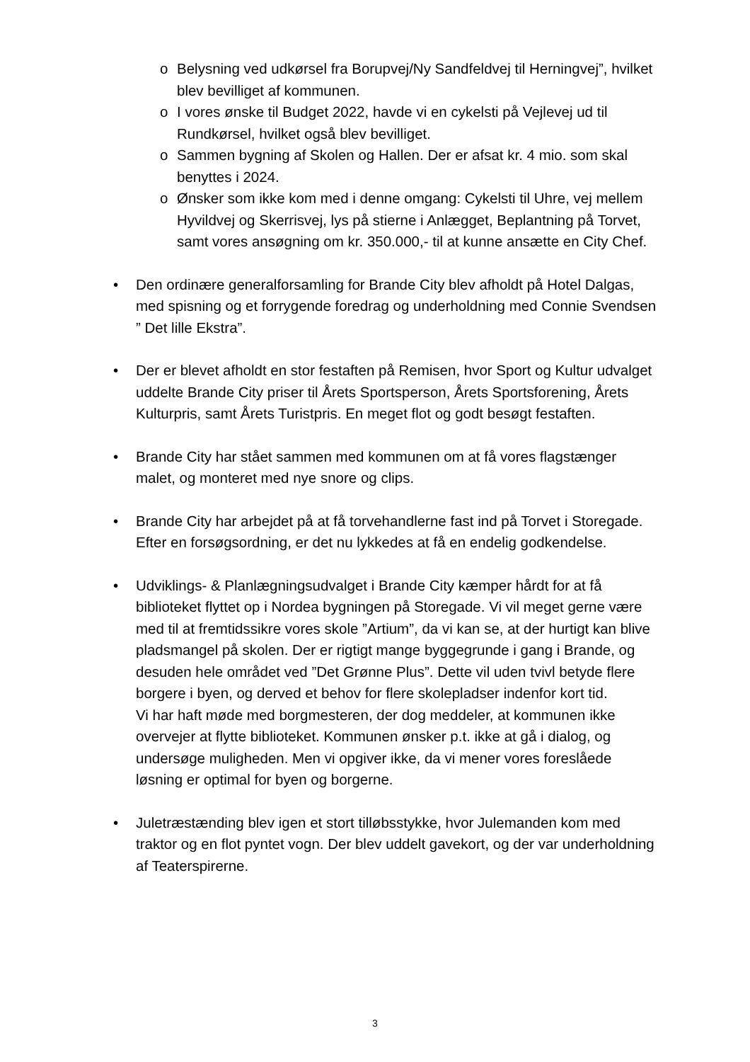o Belysning ved udkørsel fra Borupvej/Ny Sandfeldvej til Herningvej”, hvilket blev bevilliget af kommunen.
o I vores ønske til Budget 2022, havde vi en cykelsti på Vejlevej ud til Rundkørsel, hvilket også blev bevilliget.
o Sammen bygning af Skolen og Hallen. Der er afsat kr. 4 mio. som skal benyttes i 2024.
o Ønsker som ikke kom med i denne omgang: Cykelsti til Uhre, vej mellem Hyvildvej og Skerrisvej, lys på stierne i Anlægget, Beplantning på Torvet, samt vores ansøgning om kr. 350.000,- til at kunne ansætte en City Chef.
• Den ordinære generalforsamling for Brande City blev afholdt på Hotel Dalgas, med spisning og et forrygende foredrag og underholdning med Connie Svendsen ” Det lille Ekstra”.
• Der er blevet afholdt en stor festaften på Remisen, hvor Sport og Kultur udvalget uddelte Brande City priser til Årets Sportsperson, Årets Sportsforening, Årets Kulturpris, samt Årets Turistpris. En meget flot og godt besøgt festaften.
• Brande City har stået sammen med kommunen om at få vores flagstænger malet, og monteret med nye snore og clips.
• Brande City har arbejdet på at få torvehandlerne fast ind på Torvet i Storegade. Efter en forsøgsordning, er det nu lykkedes at få en endelig godkendelse.
• Udviklings- & Planlægningsudvalget i Brande City kæmper hårdt for at få biblioteket flyttet op i Nordea bygningen på Storegade. Vi vil meget gerne være med til at fremtidssikre vores skole ”Artium”, da vi kan se, at der hurtigt kan blive pladsmangel på skolen. Der er rigtigt mange byggegrunde i gang i Brande, og desuden hele området ved ”Det Grønne Plus”. Dette vil uden tvivl betyde flere borgere i byen, og derved et behov for flere skolepladser indenfor kort tid.
Vi har haft møde med borgmesteren, der dog meddeler, at kommunen ikke overvejer at flytte biblioteket. Kommunen ønsker p.t. ikke at gå i dialog, og undersøge muligheden. Men vi opgiver ikke, da vi mener vores foreslåede løsning er optimal for byen og borgerne.
• Juletræstænding blev igen et stort tilløbsstykke, hvor Julemanden kom med traktor og en flot pyntet vogn. Der blev uddelt gavekort, og der var underholdning af Teaterspirerne.
3